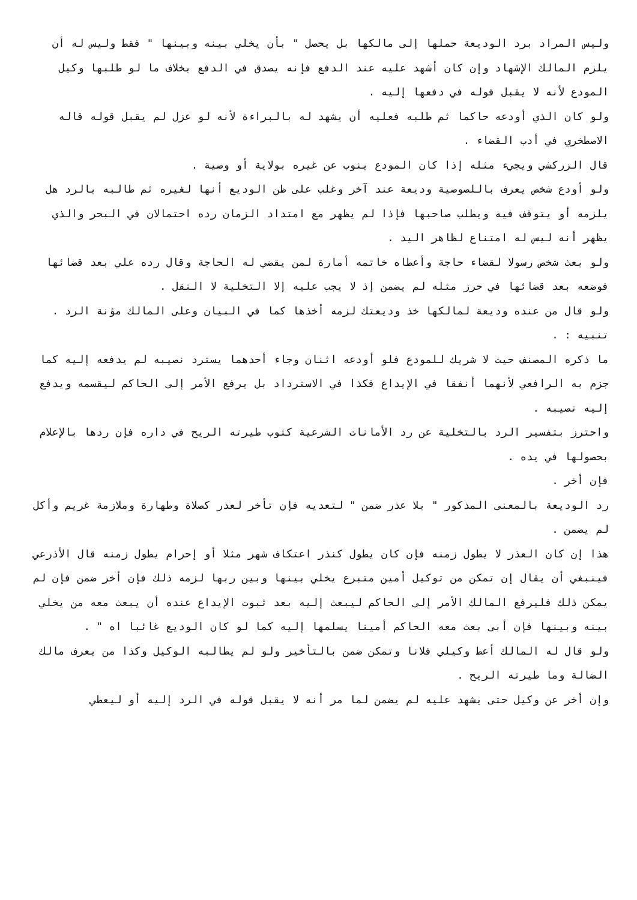وليس المراد برد الوديعة حملها إلى مالكها بل يحصل " بأن يخلي بينه وبينها " فقط وليس له أن يلزم المالك الإشهاد وإن كان أشهد عليه عند الدفع فإنه يصدق في الدفع بخلاف ما لو طلبها وكيل المودع لأنه لا يقبل قوله في دفعها إليه .
ولو كان الذي أودعه حاكما ثم طلبه فعليه أن يشهد له بالبراءة لأنه لو عزل لم يقبل قوله قاله الاصطخري في أدب القضاء .
قال الزركشي ويجيء مثله إذا كان المودع ينوب عن غيره بولاية أو وصية .
ولو أودع شخص يعرف باللصوصية وديعة عند آخر وغلب على ظن الوديع أنها لغيره ثم طالبه بالرد هل يلزمه أو يتوقف فيه ويطلب صاحبها فإذا لم يظهر مع امتداد الزمان رده احتمالان في البحر والذي يظهر أنه ليس له امتناع لظاهر اليد .
ولو بعث شخص رسولا لقضاء حاجة وأعطاه خاتمه أمارة لمن يقضي له الحاجة وقال رده علي بعد قضائها فوضعه بعد قضائها في حرز مثله لم يضمن إذ لا يجب عليه إلا التخلية لا النقل .
ولو قال من عنده وديعة لمالكها خذ وديعتك لزمه أخذها كما في البيان وعلى المالك مؤنة الرد .
تنبيه : .
ما ذكره المصنف حيث لا شريك للمودع فلو أودعه اثنان وجاء أحدهما يسترد نصيبه لم يدفعه إليه كما جزم به الرافعي لأنهما أنفقا في الإيداع فكذا في الاسترداد بل يرفع الأمر إلى الحاكم ليقسمه ويدفع إليه نصيبه .
واحترز بتفسير الرد بالتخلية عن رد الأمانات الشرعية كثوب طيرته الريح في داره فإن ردها بالإعلام بحصولها في يده .
فإن أخر .
رد الوديعة بالمعنى المذكور " بلا عذر ضمن " لتعديه فإن تأخر لعذر كصلاة وطهارة وملازمة غريم وأكل لم يضمن .
هذا إن كان العذر لا يطول زمنه فإن كان يطول كنذر اعتكاف شهر مثلا أو إحرام يطول زمنه قال الأذرعي فينبغي أن يقال إن تمكن من توكيل أمين متبرع يخلي بينها وبين ربها لزمه ذلك فإن أخر ضمن فإن لم يمكن ذلك فليرفع المالك الأمر إلى الحاكم ليبعث إليه بعد ثبوت الإيداع عنده أن يبعث معه من يخلي بينه وبينها فإن أبى بعث معه الحاكم أمينا يسلمها إليه كما لو كان الوديع غائبا اه " .
ولو قال له المالك أعط وكيلي فلانا وتمكن ضمن بالتأخير ولو لم يطالبه الوكيل وكذا من يعرف مالك الضالة وما طيرته الريح .
وإن أخر عن وكيل حتى يشهد عليه لم يضمن لما مر أنه لا يقبل قوله في الرد إليه أو ليعطي